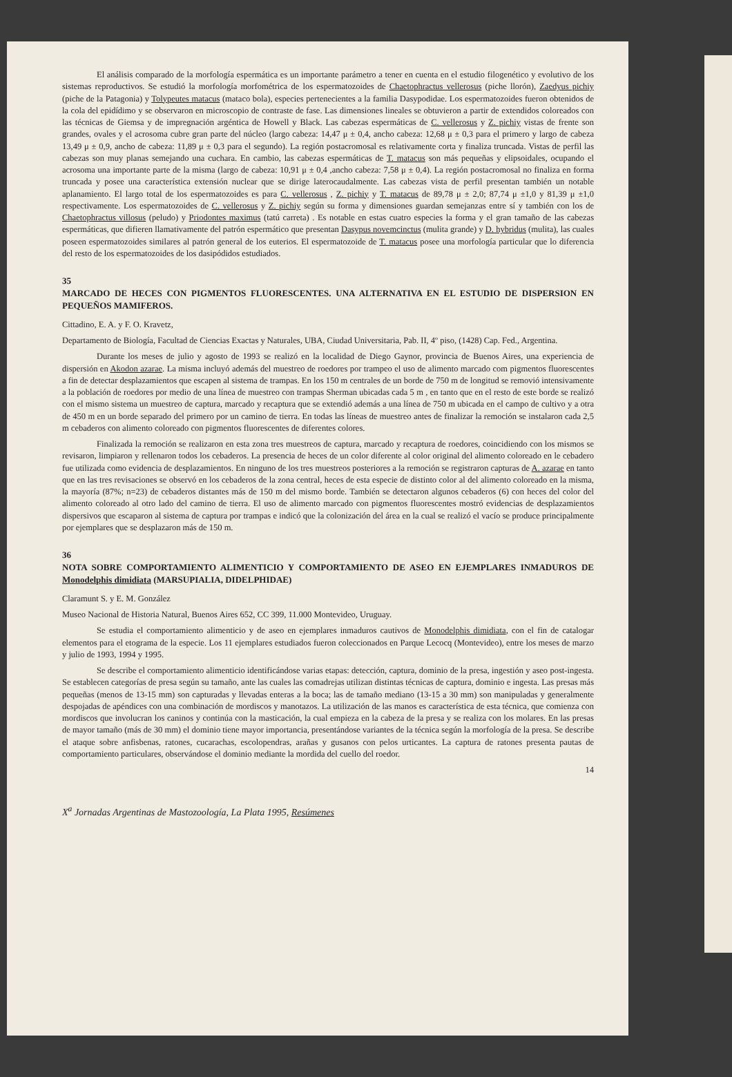El análisis comparado de la morfología espermática es un importante parámetro a tener en cuenta en el estudio filogenético y evolutivo de los sistemas reproductivos. Se estudió la morfología morfométrica de los espermatozoides de Chaetophractus vellerosus (piche llorón), Zaedyus pichiy (piche de la Patagonia) y Tolypeutes matacus (mataco bola), especies pertenecientes a la familia Dasypodidae. Los espermatozoides fueron obtenidos de la cola del epidídimo y se observaron en microscopio de contraste de fase. Las dimensiones lineales se obtuvieron a partir de extendidos coloreados con las técnicas de Giemsa y de impregnación argéntica de Howell y Black. Las cabezas espermáticas de C. vellerosus y Z. pichiy vistas de frente son grandes, ovales y el acrosoma cubre gran parte del núcleo (largo cabeza: 14,47 μ ± 0,4, ancho cabeza: 12,68 μ ± 0,3 para el primero y largo de cabeza 13,49 μ ± 0,9, ancho de cabeza: 11,89 μ ± 0,3 para el segundo). La región postacromosal es relativamente corta y finaliza truncada. Vistas de perfil las cabezas son muy planas semejando una cuchara. En cambio, las cabezas espermáticas de T. matacus son más pequeñas y elipsoidales, ocupando el acrosoma una importante parte de la misma (largo de cabeza: 10,91 μ ± 0,4 ,ancho cabeza: 7,58 μ ± 0,4). La región postacromosal no finaliza en forma truncada y posee una característica extensión nuclear que se dirige laterocaudalmente. Las cabezas vista de perfil presentan también un notable aplanamiento. El largo total de los espermatozoides es para C. vellerosus , Z. pichiy y T. matacus de 89,78 μ ± 2,0; 87,74 μ ±1,0 y 81,39 μ ±1,0 respectivamente. Los espermatozoides de C. vellerosus y Z. pichiy según su forma y dimensiones guardan semejanzas entre sí y también con los de Chaetophractus villosus (peludo) y Priodontes maximus (tatú carreta) . Es notable en estas cuatro especies la forma y el gran tamaño de las cabezas espermáticas, que difieren llamativamente del patrón espermático que presentan Dasypus novemcinctus (mulita grande) y D. hybridus (mulita), las cuales poseen espermatozoides similares al patrón general de los euterios. El espermatozoide de T. matacus posee una morfología particular que lo diferencia del resto de los espermatozoides de los dasipódidos estudiados.
35
MARCADO DE HECES CON PIGMENTOS FLUORESCENTES. UNA ALTERNATIVA EN EL ESTUDIO DE DISPERSION EN PEQUEÑOS MAMIFEROS.
Cittadino, E. A. y F. O. Kravetz,
Departamento de Biología, Facultad de Ciencias Exactas y Naturales, UBA, Ciudad Universitaria, Pab. II, 4º piso, (1428) Cap. Fed., Argentina.
Durante los meses de julio y agosto de 1993 se realizó en la localidad de Diego Gaynor, provincia de Buenos Aires, una experiencia de dispersión en Akodon azarae. La misma incluyó además del muestreo de roedores por trampeo el uso de alimento marcado com pigmentos fluorescentes a fin de detectar desplazamientos que escapen al sistema de trampas. En los 150 m centrales de un borde de 750 m de longitud se removió intensivamente a la población de roedores por medio de una línea de muestreo con trampas Sherman ubicadas cada 5 m , en tanto que en el resto de este borde se realizó con el mismo sistema un muestreo de captura, marcado y recaptura que se extendió además a una línea de 750 m ubicada en el campo de cultivo y a otra de 450 m en un borde separado del primero por un camino de tierra. En todas las líneas de muestreo antes de finalizar la remoción se instalaron cada 2,5 m cebaderos con alimento coloreado con pigmentos fluorescentes de diferentes colores.
Finalizada la remoción se realizaron en esta zona tres muestreos de captura, marcado y recaptura de roedores, coincidiendo con los mismos se revisaron, limpiaron y rellenaron todos los cebaderos. La presencia de heces de un color diferente al color original del alimento coloreado en le cebadero fue utilizada como evidencia de desplazamientos. En ninguno de los tres muestreos posteriores a la remoción se registraron capturas de A. azarae en tanto que en las tres revisaciones se observó en los cebaderos de la zona central, heces de esta especie de distinto color al del alimento coloreado en la misma, la mayoría (87%; n=23) de cebaderos distantes más de 150 m del mismo borde. También se detectaron algunos cebaderos (6) con heces del color del alimento coloreado al otro lado del camino de tierra. El uso de alimento marcado con pigmentos fluorescentes mostró evidencias de desplazamientos dispersivos que escaparon al sistema de captura por trampas e indicó que la colonización del área en la cual se realizó el vacío se produce principalmente por ejemplares que se desplazaron más de 150 m.
36
NOTA SOBRE COMPORTAMIENTO ALIMENTICIO Y COMPORTAMIENTO DE ASEO EN EJEMPLARES INMADUROS DE Monodelphis dimidiata (MARSUPIALIA, DIDELPHIDAE)
Claramunt S. y E. M. González
Museo Nacional de Historia Natural, Buenos Aires 652, CC 399, 11.000 Montevideo, Uruguay.
Se estudia el comportamiento alimenticio y de aseo en ejemplares inmaduros cautivos de Monodelphis dimidiata, con el fin de catalogar elementos para el etograma de la especie. Los 11 ejemplares estudiados fueron coleccionados en Parque Lecocq (Montevideo), entre los meses de marzo y julio de 1993, 1994 y 1995.
Se describe el comportamiento alimenticio identificándose varias etapas: detección, captura, dominio de la presa, ingestión y aseo post-ingesta. Se establecen categorías de presa según su tamaño, ante las cuales las comadrejas utilizan distintas técnicas de captura, dominio e ingesta. Las presas más pequeñas (menos de 13-15 mm) son capturadas y llevadas enteras a la boca; las de tamaño mediano (13-15 a 30 mm) son manipuladas y generalmente despojadas de apéndices con una combinación de mordiscos y manotazos. La utilización de las manos es característica de esta técnica, que comienza con mordiscos que involucran los caninos y continúa con la masticación, la cual empieza en la cabeza de la presa y se realiza con los molares. En las presas de mayor tamaño (más de 30 mm) el dominio tiene mayor importancia, presentándose variantes de la técnica según la morfología de la presa. Se describe el ataque sobre anfisbenas, ratones, cucarachas, escolopendras, arañas y gusanos con pelos urticantes. La captura de ratones presenta pautas de comportamiento particulares, observándose el dominio mediante la mordida del cuello del roedor.
14
X<sup>a</sup> Jornadas Argentinas de Mastozoología, La Plata 1995, Resúmenes